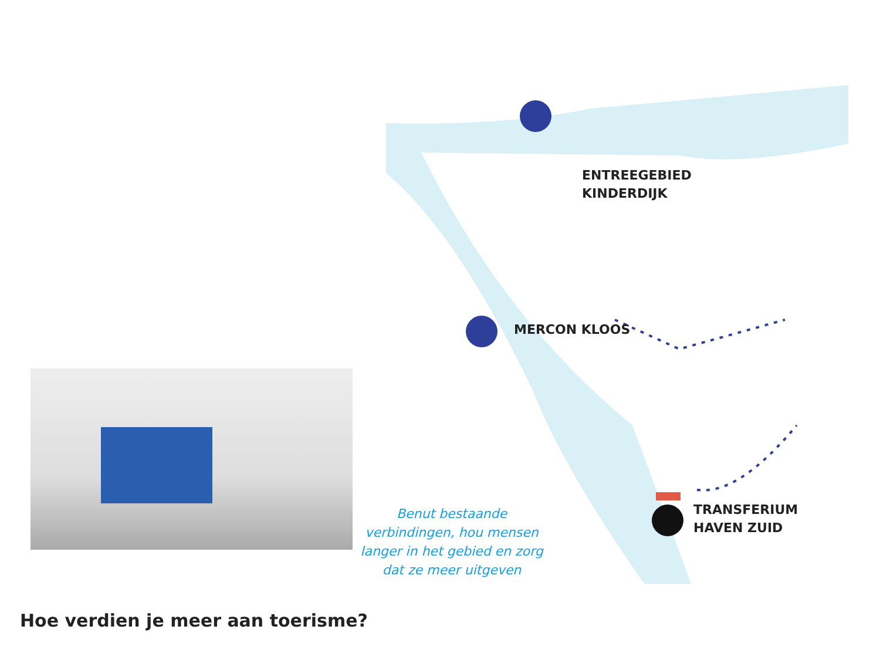ENTREEGEBIED
KINDERDIJK
MERCON KLOOS
TRANSFERIUM
HAVEN ZUID
Benut bestaande verbindingen, hou mensen langer in het gebied en zorg dat ze meer uitgeven
Hoe verdien je meer aan toerisme?